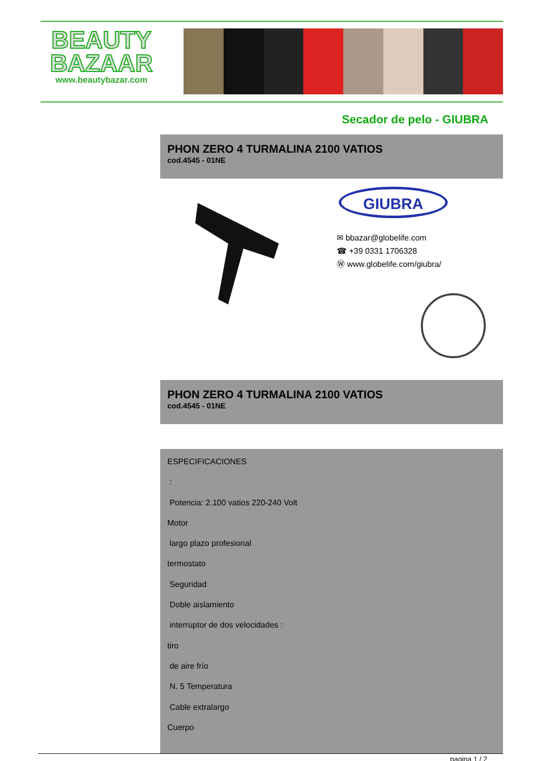BEAUTY
BAZAAR
www.beautybazar.com
Secador de pelo - GIUBRA
PHON ZERO 4 TURMALINA 2100 VATIOS
cod.4545 - 01NE
GIUBRA
✉ bbazar@globelife.com
☎ +39 0331 1706328
Ⓦ www.globelife.com/giubra/
PHON ZERO 4 TURMALINA 2100 VATIOS
cod.4545 - 01NE
ESPECIFICACIONES
:
Potencia: 2.100 vatios 220-240 Volt
Motor
largo plazo profesional
termostato
Seguridad
Doble aislamiento
interruptor de dos velocidades :
tiro
de aire frío
N. 5 Temperatura
Cable extralargo
Cuerpo
pagina 1 / 2